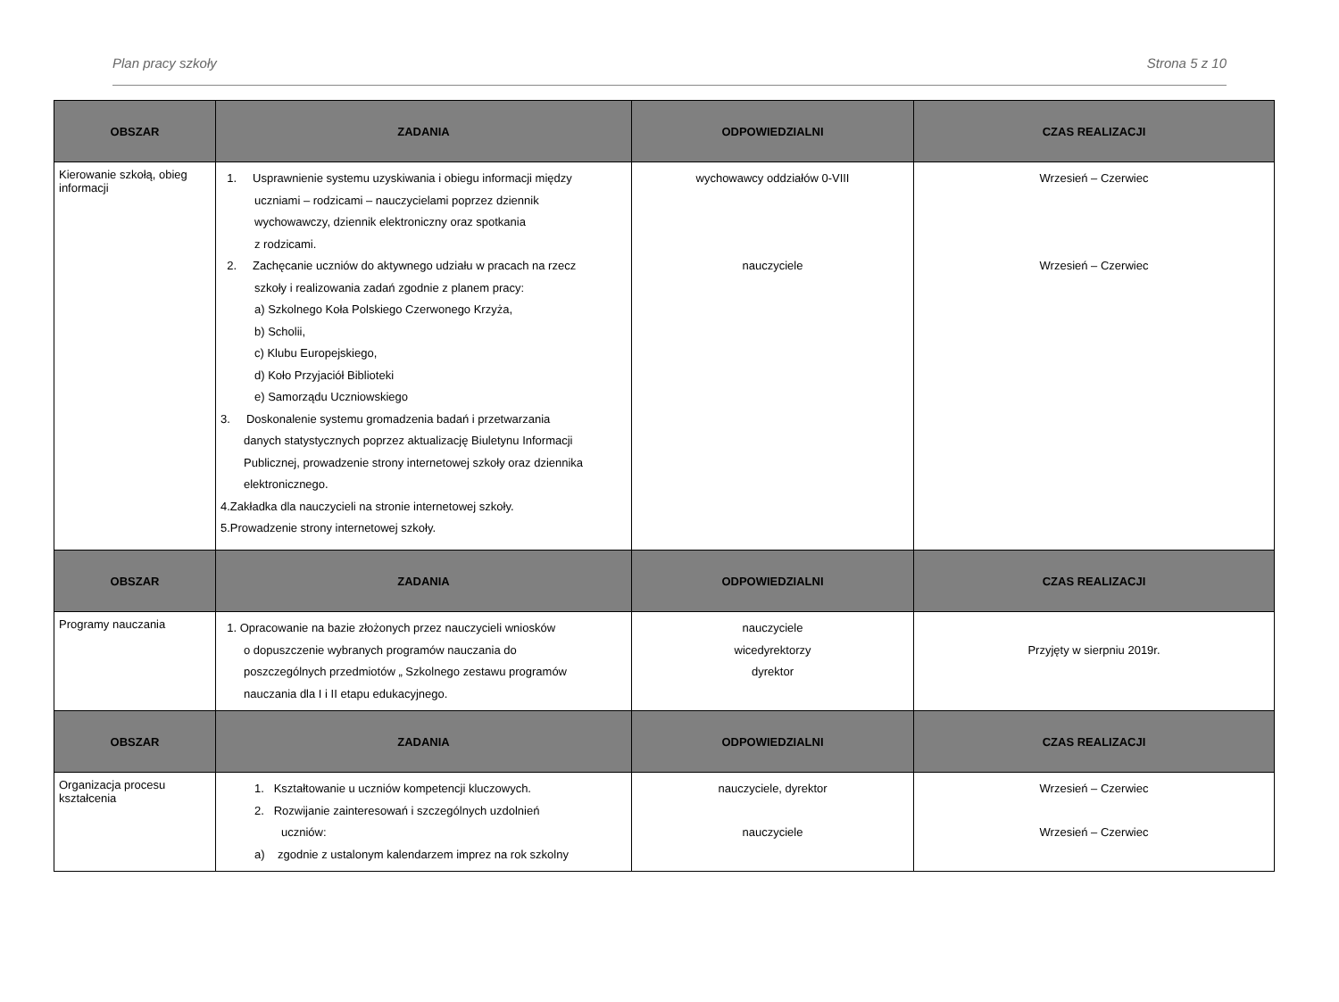Plan pracy szkoły Strona 5 z 10
| OBSZAR | ZADANIA | ODPOWIEDZIALNI | CZAS REALIZACJI |
| --- | --- | --- | --- |
| Kierowanie szkołą, obieg informacji | 1. Usprawnienie systemu uzyskiwania i obiegu informacji między uczniami – rodzicami – nauczycielami poprzez dziennik wychowawczy, dziennik elektroniczny oraz spotkania z rodzicami. 2. Zachęcanie uczniów do aktywnego udziału w pracach na rzecz szkoły i realizowania zadań zgodnie z planem pracy: a) Szkolnego Koła Polskiego Czerwonego Krzyża, b) Scholii, c) Klubu Europejskiego, d) Koło Przyjaciół Biblioteki e) Samorządu Uczniowskiego 3. Doskonalenie systemu gromadzenia badań i przetwarzania danych statystycznych poprzez aktualizację Biuletynu Informacji Publicznej, prowadzenie strony internetowej szkoły oraz dziennika elektronicznego. 4.Zakładka dla nauczycieli na stronie internetowej szkoły. 5.Prowadzenie strony internetowej szkoły. | wychowawcy oddziałów 0-VIII nauczyciele | Wrzesień – Czerwiec Wrzesień – Czerwiec |
| OBSZAR | ZADANIA | ODPOWIEDZIALNI | CZAS REALIZACJI |
| Programy nauczania | 1. Opracowanie na bazie złożonych przez nauczycieli wniosków o dopuszczenie wybranych programów nauczania do poszczególnych przedmiotów „ Szkolnego zestawu programów nauczania dla I i II etapu edukacyjnego. | nauczyciele wicedyrektorzy dyrektor | Przyjęty w sierpniu 2019r. |
| OBSZAR | ZADANIA | ODPOWIEDZIALNI | CZAS REALIZACJI |
| Organizacja procesu kształcenia | 1. Kształtowanie u uczniów kompetencji kluczowych. 2. Rozwijanie zainteresowań i szczególnych uzdolnień uczniów: a) zgodnie z ustalonym kalendarzem imprez na rok szkolny | nauczyciele, dyrektor nauczyciele | Wrzesień – Czerwiec Wrzesień – Czerwiec |